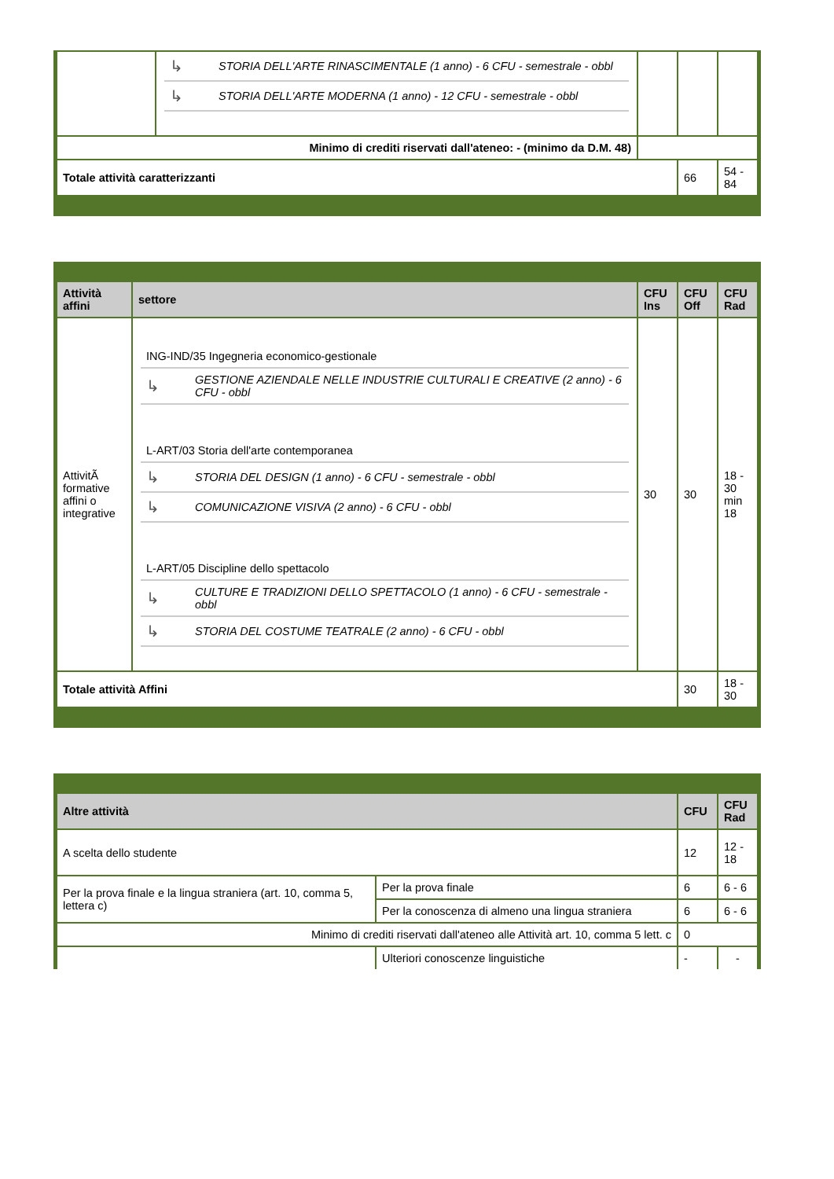| | / ↳ / STORIA DELL'ARTE RINASCIMENTALE (1 anno) - 6 CFU - semestrale - obbl / / ↳ / STORIA DELL'ARTE MODERNA (1 anno) - 12 CFU - semestrale - obbl / | | | |
| Minimo di crediti riservati dall'ateneo: - (minimo da D.M. 48) | | | | |
| Totale attività caratterizzanti | | | 66 | 54 - 84 |
| Attività affini | settore | CFU Ins | CFU Off | CFU Rad |
| --- | --- | --- | --- | --- |
| AttivitÃ formative affini o integrative | / ING-IND/35 Ingegneria economico-gestionale / / / ↳ / GESTIONE AZIENDALE NELLE INDUSTRIE CULTURALI E CREATIVE (2 anno) - 6 CFU - obbl / / L-ART/03 Storia dell'arte contemporanea / / / ↳ / STORIA DEL DESIGN (1 anno) - 6 CFU - semestrale - obbl / / ↳ / COMUNICAZIONE VISIVA (2 anno) - 6 CFU - obbl / / L-ART/05 Discipline dello spettacolo / / / ↳ / CULTURE E TRADIZIONI DELLO SPETTACOLO (1 anno) - 6 CFU - semestrale - obbl / / ↳ / STORIA DEL COSTUME TEATRALE (2 anno) - 6 CFU - obbl / | 30 | 30 | 18 - 30 min 18 |
| Totale attività Affini | | | 30 | 18 - 30 |
| Altre attività | | CFU | CFU Rad |
| --- | --- | --- | --- |
| A scelta dello studente | | 12 | 12 - 18 |
| Per la prova finale e la lingua straniera (art. 10, comma 5, lettera c) | Per la prova finale | 6 | 6 - 6 |
| | Per la conoscenza di almeno una lingua straniera | 6 | 6 - 6 |
| Minimo di crediti riservati dall'ateneo alle Attività art. 10, comma 5 lett. c | | 0 | |
| | Ulteriori conoscenze linguistiche | - | - |